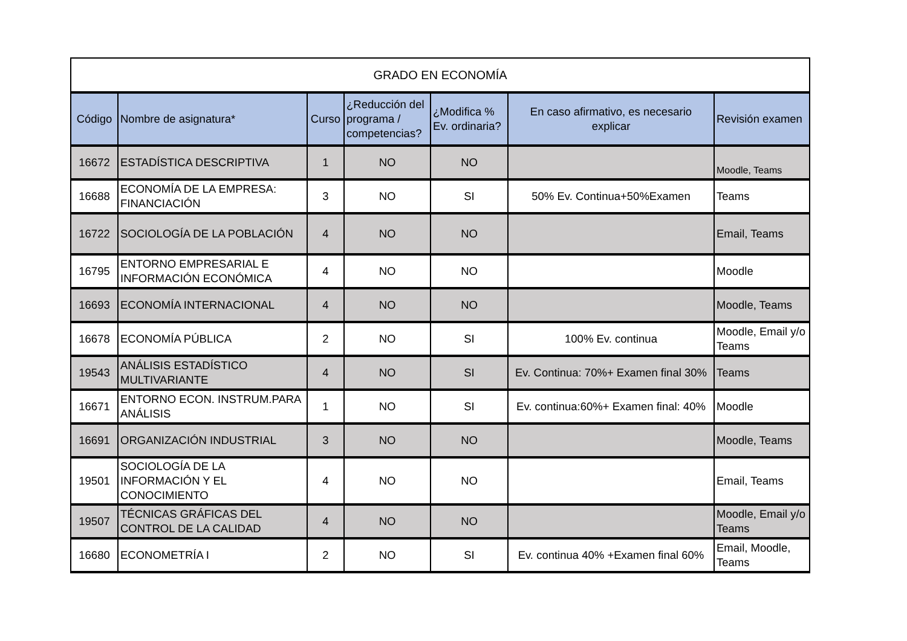| GRADO EN ECONOMÍA | | | | | | |
| Código | Nombre de asignatura* | Curso | ¿Reducción del programa / competencias? | ¿Modifica % Ev. ordinaria? | En caso afirmativo, es necesario explicar | Revisión examen |
| 16672 | ESTADÍSTICA DESCRIPTIVA | 1 | NO | NO | | Moodle, Teams |
| 16688 | ECONOMÍA DE LA EMPRESA: FINANCIACIÓN | 3 | NO | SI | 50% Ev. Continua+50%Examen | Teams |
| 16722 | SOCIOLOGÍA DE LA POBLACIÓN | 4 | NO | NO | | Email, Teams |
| 16795 | ENTORNO EMPRESARIAL E INFORMACIÓN ECONÓMICA | 4 | NO | NO | | Moodle |
| 16693 | ECONOMÍA INTERNACIONAL | 4 | NO | NO | | Moodle, Teams |
| 16678 | ECONOMÍA PÚBLICA | 2 | NO | SI | 100% Ev. continua | Moodle, Email y/o Teams |
| 19543 | ANÁLISIS ESTADÍSTICO MULTIVARIANTE | 4 | NO | SI | Ev. Continua: 70%+ Examen final 30% | Teams |
| 16671 | ENTORNO ECON. INSTRUM.PARA ANÁLISIS | 1 | NO | SI | Ev. continua:60%+ Examen final: 40% | Moodle |
| 16691 | ORGANIZACIÓN INDUSTRIAL | 3 | NO | NO | | Moodle, Teams |
| 19501 | SOCIOLOGÍA DE LA INFORMACIÓN Y EL CONOCIMIENTO | 4 | NO | NO | | Email, Teams |
| 19507 | TÉCNICAS GRÁFICAS DEL CONTROL DE LA CALIDAD | 4 | NO | NO | | Moodle, Email y/o Teams |
| 16680 | ECONOMETRÍA I | 2 | NO | SI | Ev. continua 40% +Examen final 60% | Email, Moodle, Teams |